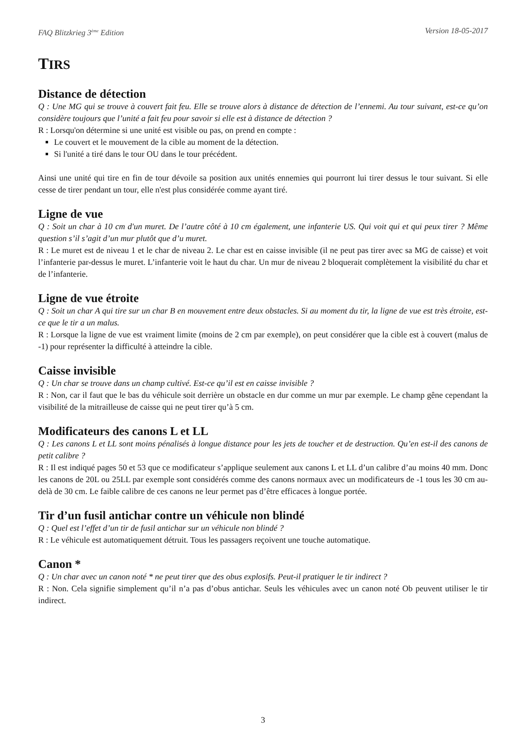FAQ Blitzkrieg 3<sup>ème</sup> Edition Version 18-05-2017
TIRS
Distance de détection
Q : Une MG qui se trouve à couvert fait feu. Elle se trouve alors à distance de détection de l’ennemi. Au tour suivant, est-ce qu’on considère toujours que l’unité a fait feu pour savoir si elle est à distance de détection ?
R : Lorsqu'on détermine si une unité est visible ou pas, on prend en compte :
Le couvert et le mouvement de la cible au moment de la détection.
Si l'unité a tiré dans le tour OU dans le tour précédent.
Ainsi une unité qui tire en fin de tour dévoile sa position aux unités ennemies qui pourront lui tirer dessus le tour suivant. Si elle cesse de tirer pendant un tour, elle n'est plus considérée comme ayant tiré.
Ligne de vue
Q : Soit un char à 10 cm d'un muret. De l’autre côté à 10 cm également, une infanterie US. Qui voit qui et qui peux tirer ? Même question s’il s’agit d’un mur plutôt que d’u muret.
R : Le muret est de niveau 1 et le char de niveau 2. Le char est en caisse invisible (il ne peut pas tirer avec sa MG de caisse) et voit l’infanterie par-dessus le muret. L’infanterie voit le haut du char. Un mur de niveau 2 bloquerait complètement la visibilité du char et de l’infanterie.
Ligne de vue étroite
Q : Soit un char A qui tire sur un char B en mouvement entre deux obstacles. Si au moment du tir, la ligne de vue est très étroite, est-ce que le tir a un malus.
R : Lorsque la ligne de vue est vraiment limite (moins de 2 cm par exemple), on peut considérer que la cible est à couvert (malus de -1) pour représenter la difficulté à atteindre la cible.
Caisse invisible
Q : Un char se trouve dans un champ cultivé. Est-ce qu’il est en caisse invisible ?
R : Non, car il faut que le bas du véhicule soit derrière un obstacle en dur comme un mur par exemple. Le champ gêne cependant la visibilité de la mitrailleuse de caisse qui ne peut tirer qu’à 5 cm.
Modificateurs des canons L et LL
Q : Les canons L et LL sont moins pénalisés à longue distance pour les jets de toucher et de destruction. Qu’en est-il des canons de petit calibre ?
R : Il est indiqué pages 50 et 53 que ce modificateur s’applique seulement aux canons L et LL d’un calibre d’au moins 40 mm. Donc les canons de 20L ou 25LL par exemple sont considérés comme des canons normaux avec un modificateurs de -1 tous les 30 cm au-delà de 30 cm. Le faible calibre de ces canons ne leur permet pas d’être efficaces à longue portée.
Tir d’un fusil antichar contre un véhicule non blindé
Q : Quel est l’effet d’un tir de fusil antichar sur un véhicule non blindé ?
R : Le véhicule est automatiquement détruit. Tous les passagers reçoivent une touche automatique.
Canon *
Q : Un char avec un canon noté * ne peut tirer que des obus explosifs. Peut-il pratiquer le tir indirect ?
R : Non. Cela signifie simplement qu’il n’a pas d’obus antichar. Seuls les véhicules avec un canon noté Ob peuvent utiliser le tir indirect.
3